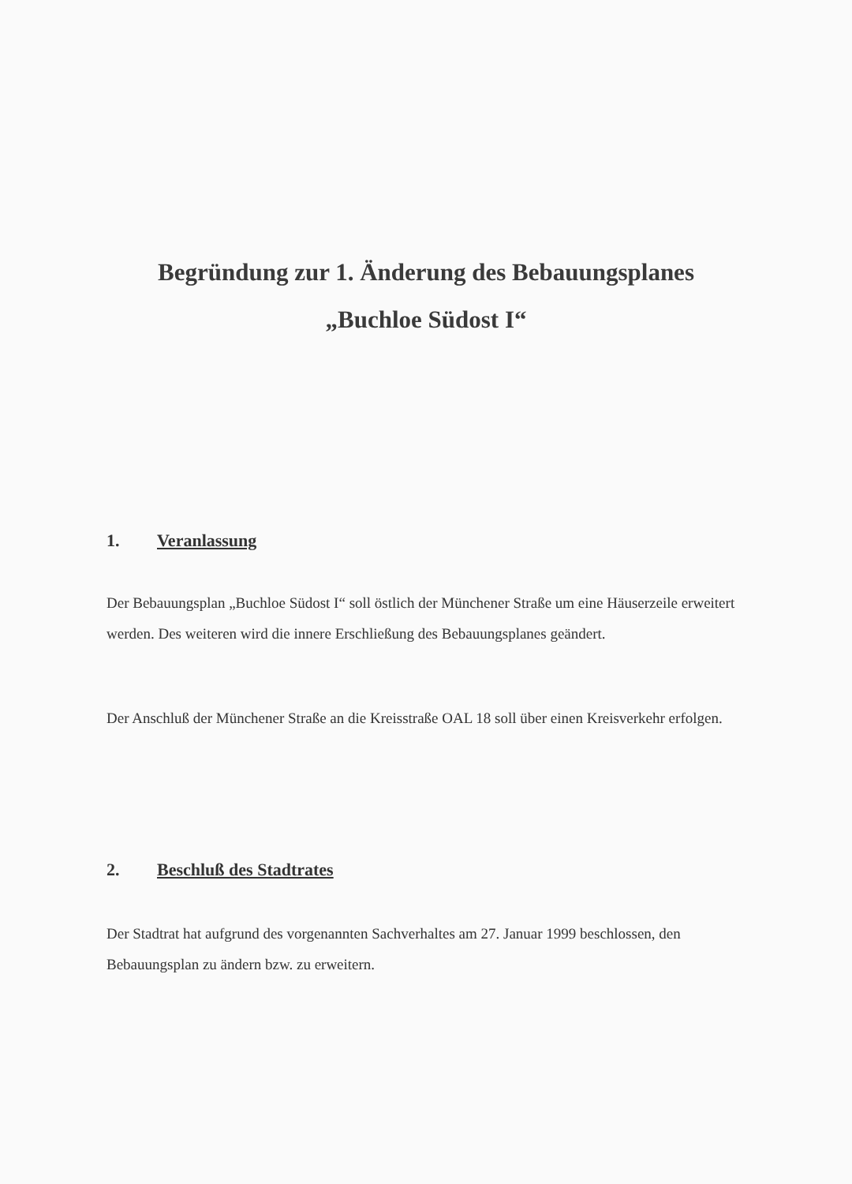Begründung zur 1. Änderung des Bebauungsplanes
„Buchloe Südost I“
1. Veranlassung
Der Bebauungsplan „Buchloe Südost I“ soll östlich der Münchener Straße um eine Häuserzeile erweitert werden. Des weiteren wird die innere Erschließung des Bebauungsplanes geändert.
Der Anschluß der Münchener Straße an die Kreisstraße OAL 18 soll über einen Kreisverkehr erfolgen.
2. Beschluß des Stadtrates
Der Stadtrat hat aufgrund des vorgenannten Sachverhaltes am 27. Januar 1999 beschlossen, den Bebauungsplan zu ändern bzw. zu erweitern.